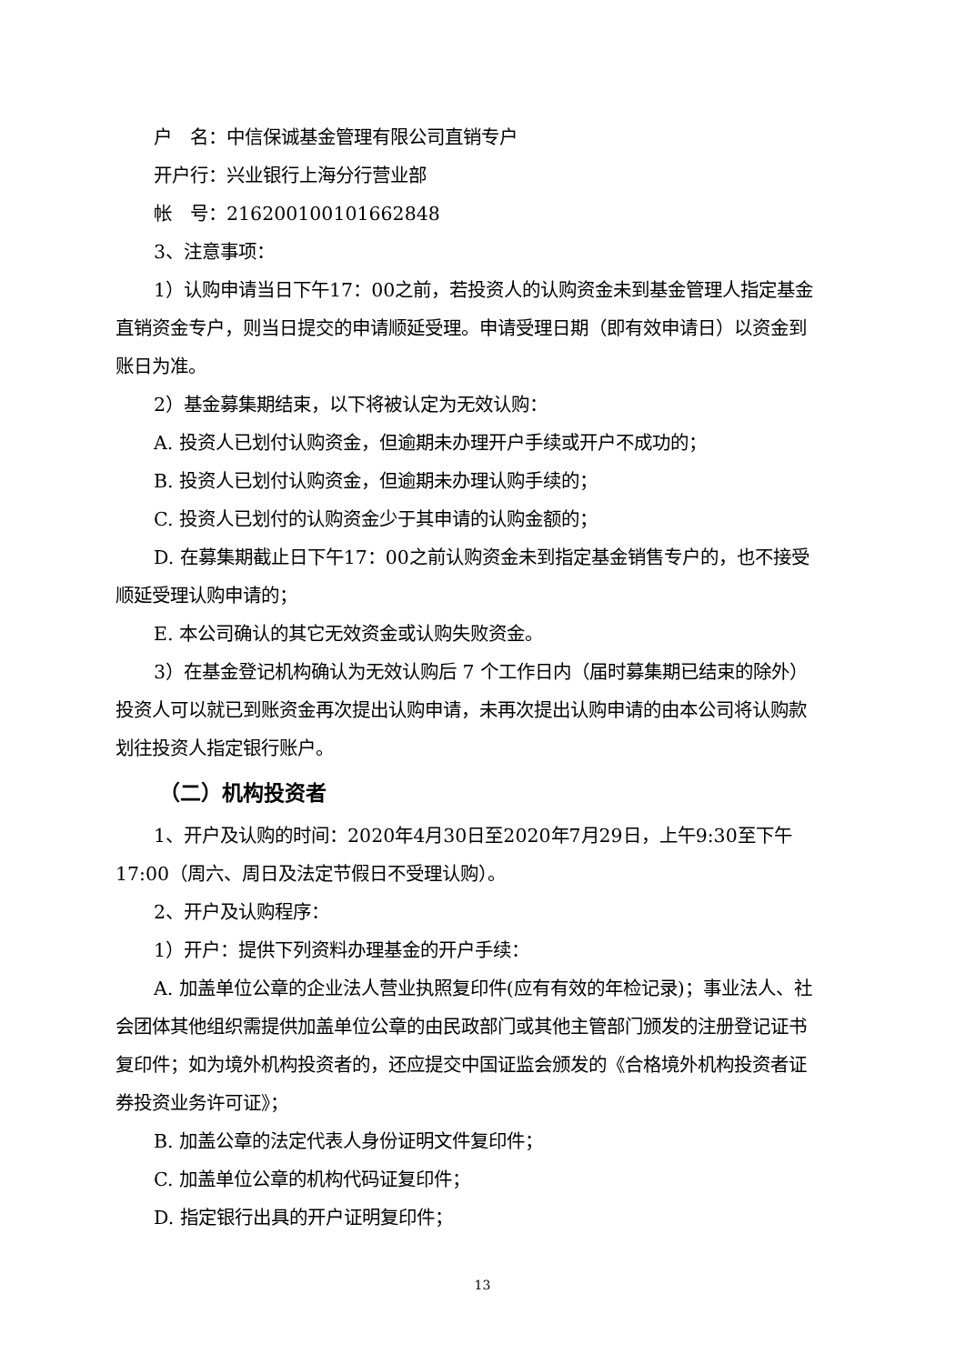户　名：中信保诚基金管理有限公司直销专户
开户行：兴业银行上海分行营业部
帐　号：216200100101662848
3、注意事项：
1）认购申请当日下午17：00之前，若投资人的认购资金未到基金管理人指定基金直销资金专户，则当日提交的申请顺延受理。申请受理日期（即有效申请日）以资金到账日为准。
2）基金募集期结束，以下将被认定为无效认购：
A. 投资人已划付认购资金，但逾期未办理开户手续或开户不成功的；
B. 投资人已划付认购资金，但逾期未办理认购手续的；
C. 投资人已划付的认购资金少于其申请的认购金额的；
D. 在募集期截止日下午17：00之前认购资金未到指定基金销售专户的，也不接受顺延受理认购申请的；
E. 本公司确认的其它无效资金或认购失败资金。
3）在基金登记机构确认为无效认购后 7 个工作日内（届时募集期已结束的除外）投资人可以就已到账资金再次提出认购申请，未再次提出认购申请的由本公司将认购款划往投资人指定银行账户。
（二）机构投资者
1、开户及认购的时间：2020年4月30日至2020年7月29日，上午9:30至下午17:00（周六、周日及法定节假日不受理认购）。
2、开户及认购程序：
1）开户：提供下列资料办理基金的开户手续：
A. 加盖单位公章的企业法人营业执照复印件(应有有效的年检记录)；事业法人、社会团体其他组织需提供加盖单位公章的由民政部门或其他主管部门颁发的注册登记证书复印件；如为境外机构投资者的，还应提交中国证监会颁发的《合格境外机构投资者证券投资业务许可证》；
B. 加盖公章的法定代表人身份证明文件复印件；
C. 加盖单位公章的机构代码证复印件；
D. 指定银行出具的开户证明复印件；
13